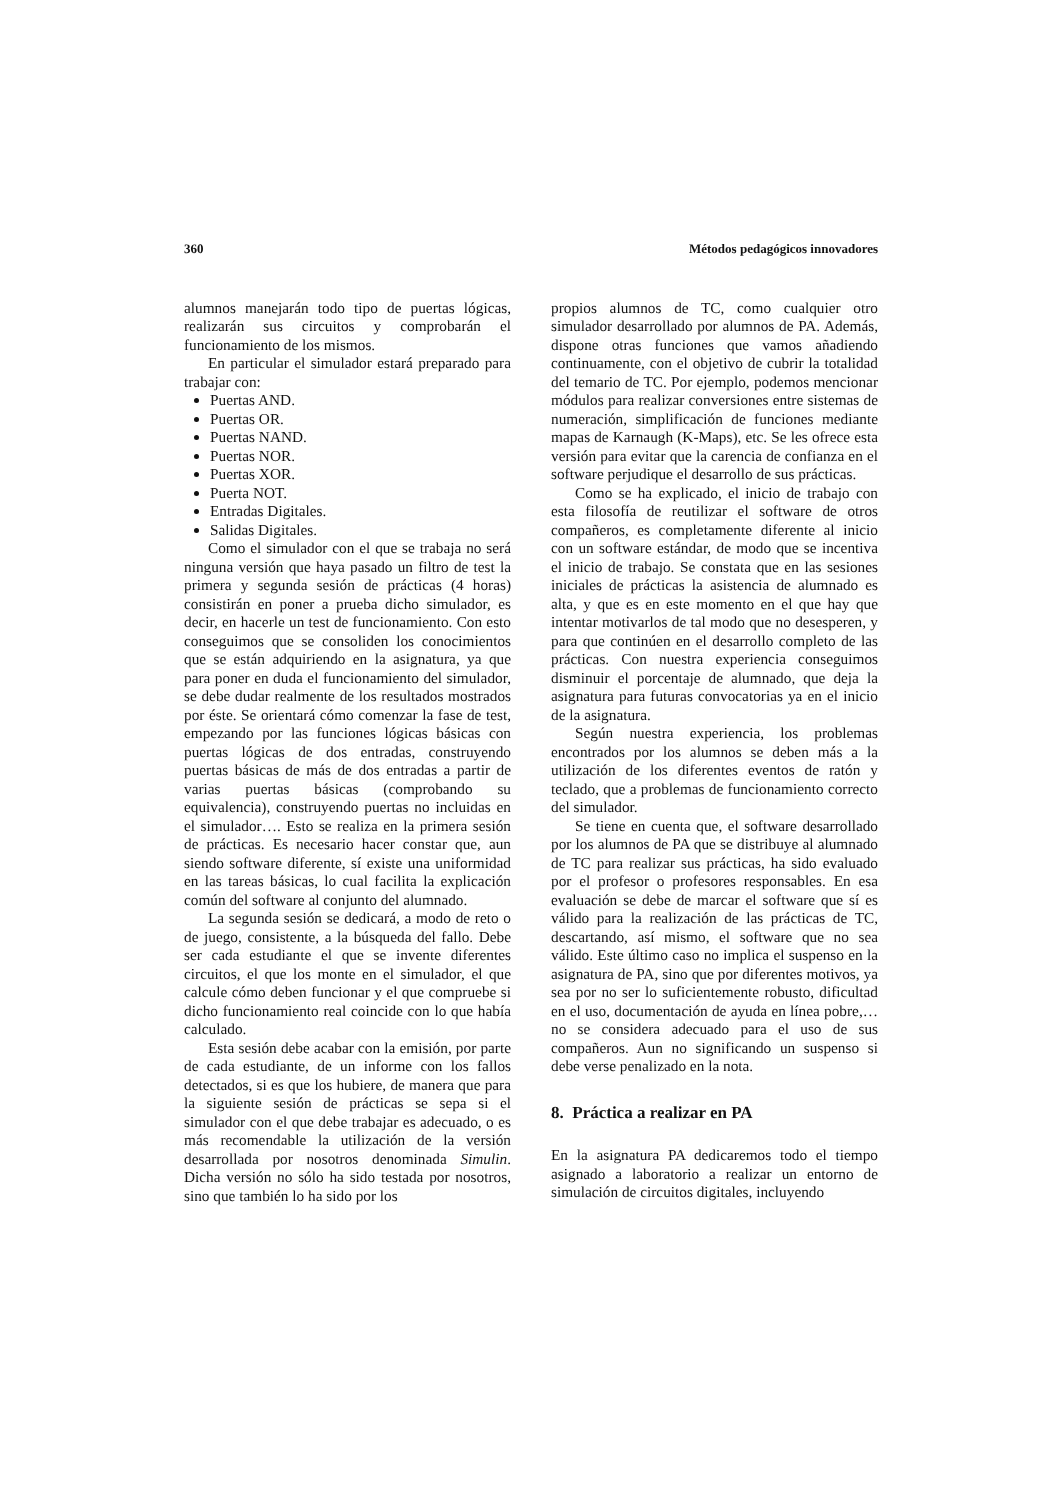360 Métodos pedagógicos innovadores
alumnos manejarán todo tipo de puertas lógicas, realizarán sus circuitos y comprobarán el funcionamiento de los mismos.
En particular el simulador estará preparado para trabajar con:
Puertas AND.
Puertas OR.
Puertas NAND.
Puertas NOR.
Puertas XOR.
Puerta NOT.
Entradas Digitales.
Salidas Digitales.
Como el simulador con el que se trabaja no será ninguna versión que haya pasado un filtro de test la primera y segunda sesión de prácticas (4 horas) consistirán en poner a prueba dicho simulador, es decir, en hacerle un test de funcionamiento. Con esto conseguimos que se consoliden los conocimientos que se están adquiriendo en la asignatura, ya que para poner en duda el funcionamiento del simulador, se debe dudar realmente de los resultados mostrados por éste. Se orientará cómo comenzar la fase de test, empezando por las funciones lógicas básicas con puertas lógicas de dos entradas, construyendo puertas básicas de más de dos entradas a partir de varias puertas básicas (comprobando su equivalencia), construyendo puertas no incluidas en el simulador…. Esto se realiza en la primera sesión de prácticas. Es necesario hacer constar que, aun siendo software diferente, sí existe una uniformidad en las tareas básicas, lo cual facilita la explicación común del software al conjunto del alumnado.
La segunda sesión se dedicará, a modo de reto o de juego, consistente, a la búsqueda del fallo. Debe ser cada estudiante el que se invente diferentes circuitos, el que los monte en el simulador, el que calcule cómo deben funcionar y el que compruebe si dicho funcionamiento real coincide con lo que había calculado.
Esta sesión debe acabar con la emisión, por parte de cada estudiante, de un informe con los fallos detectados, si es que los hubiere, de manera que para la siguiente sesión de prácticas se sepa si el simulador con el que debe trabajar es adecuado, o es más recomendable la utilización de la versión desarrollada por nosotros denominada Simulin. Dicha versión no sólo ha sido testada por nosotros, sino que también lo ha sido por los
propios alumnos de TC, como cualquier otro simulador desarrollado por alumnos de PA. Además, dispone otras funciones que vamos añadiendo continuamente, con el objetivo de cubrir la totalidad del temario de TC. Por ejemplo, podemos mencionar módulos para realizar conversiones entre sistemas de numeración, simplificación de funciones mediante mapas de Karnaugh (K-Maps), etc. Se les ofrece esta versión para evitar que la carencia de confianza en el software perjudique el desarrollo de sus prácticas.
Como se ha explicado, el inicio de trabajo con esta filosofía de reutilizar el software de otros compañeros, es completamente diferente al inicio con un software estándar, de modo que se incentiva el inicio de trabajo. Se constata que en las sesiones iniciales de prácticas la asistencia de alumnado es alta, y que es en este momento en el que hay que intentar motivarlos de tal modo que no desesperen, y para que continúen en el desarrollo completo de las prácticas. Con nuestra experiencia conseguimos disminuir el porcentaje de alumnado, que deja la asignatura para futuras convocatorias ya en el inicio de la asignatura.
Según nuestra experiencia, los problemas encontrados por los alumnos se deben más a la utilización de los diferentes eventos de ratón y teclado, que a problemas de funcionamiento correcto del simulador.
Se tiene en cuenta que, el software desarrollado por los alumnos de PA que se distribuye al alumnado de TC para realizar sus prácticas, ha sido evaluado por el profesor o profesores responsables. En esa evaluación se debe de marcar el software que sí es válido para la realización de las prácticas de TC, descartando, así mismo, el software que no sea válido. Este último caso no implica el suspenso en la asignatura de PA, sino que por diferentes motivos, ya sea por no ser lo suficientemente robusto, dificultad en el uso, documentación de ayuda en línea pobre,… no se considera adecuado para el uso de sus compañeros. Aun no significando un suspenso si debe verse penalizado en la nota.
8. Práctica a realizar en PA
En la asignatura PA dedicaremos todo el tiempo asignado a laboratorio a realizar un entorno de simulación de circuitos digitales, incluyendo